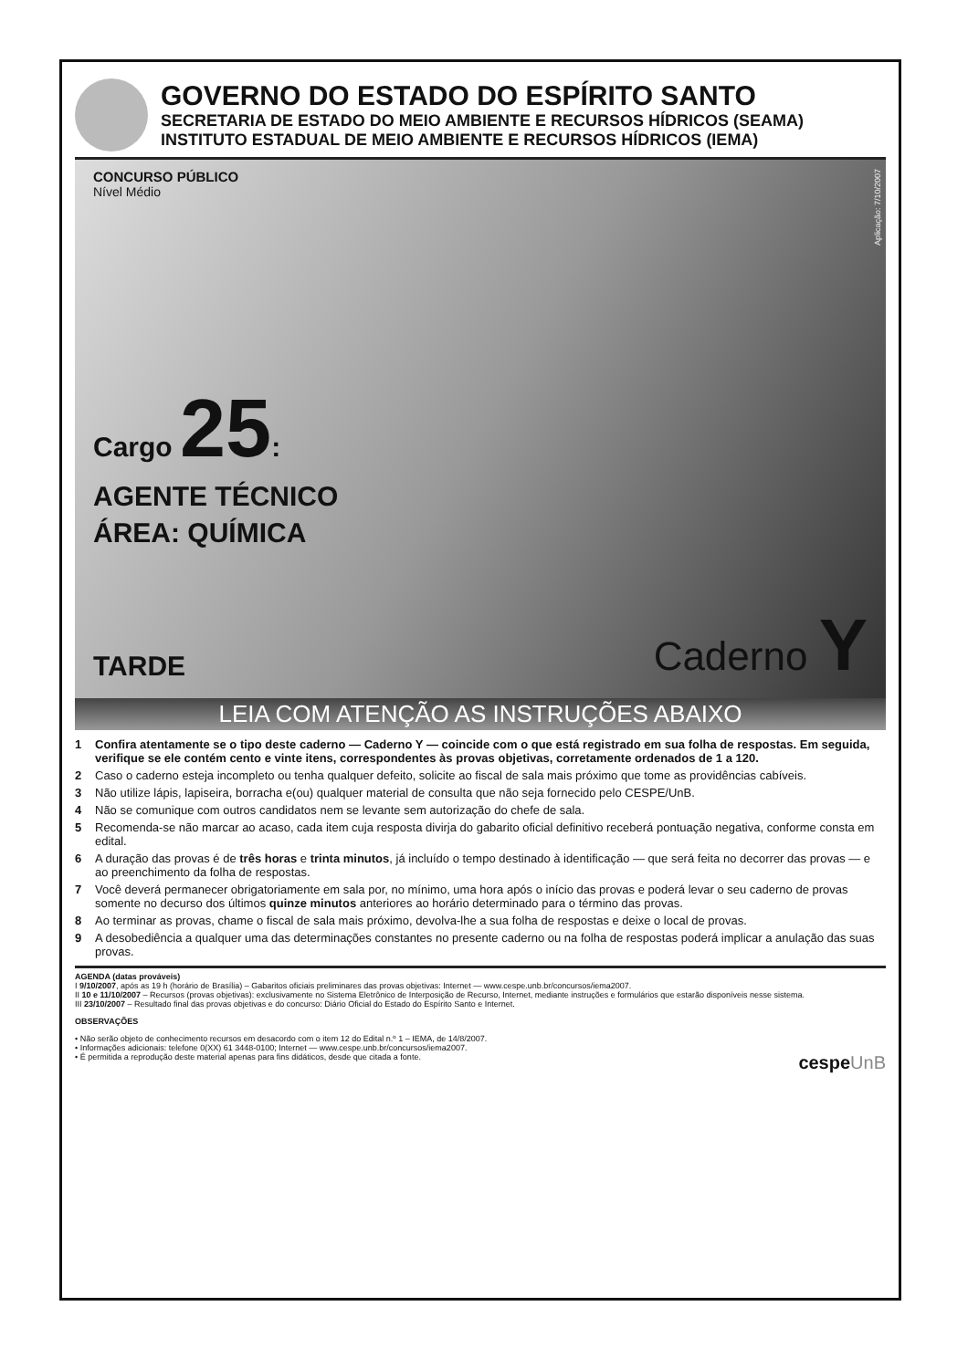GOVERNO DO ESTADO DO ESPÍRITO SANTO
SECRETARIA DE ESTADO DO MEIO AMBIENTE E RECURSOS HÍDRICOS (SEAMA)
INSTITUTO ESTADUAL DE MEIO AMBIENTE E RECURSOS HÍDRICOS (IEMA)
Aplicação: 7/10/2007
CONCURSO PÚBLICO
Nível Médio
Cargo 25:
AGENTE TÉCNICO
ÁREA: QUÍMICA
TARDE
Caderno Y
LEIA COM ATENÇÃO AS INSTRUÇÕES ABAIXO
1 Confira atentamente se o tipo deste caderno — Caderno Y — coincide com o que está registrado em sua folha de respostas. Em seguida, verifique se ele contém cento e vinte itens, correspondentes às provas objetivas, corretamente ordenados de 1 a 120.
2 Caso o caderno esteja incompleto ou tenha qualquer defeito, solicite ao fiscal de sala mais próximo que tome as providências cabíveis.
3 Não utilize lápis, lapiseira, borracha e(ou) qualquer material de consulta que não seja fornecido pelo CESPE/UnB.
4 Não se comunique com outros candidatos nem se levante sem autorização do chefe de sala.
5 Recomenda-se não marcar ao acaso, cada item cuja resposta divirja do gabarito oficial definitivo receberá pontuação negativa, conforme consta em edital.
6 A duração das provas é de três horas e trinta minutos, já incluído o tempo destinado à identificação — que será feita no decorrer das provas — e ao preenchimento da folha de respostas.
7 Você deverá permanecer obrigatoriamente em sala por, no mínimo, uma hora após o início das provas e poderá levar o seu caderno de provas somente no decurso dos últimos quinze minutos anteriores ao horário determinado para o término das provas.
8 Ao terminar as provas, chame o fiscal de sala mais próximo, devolva-lhe a sua folha de respostas e deixe o local de provas.
9 A desobediência a qualquer uma das determinações constantes no presente caderno ou na folha de respostas poderá implicar a anulação das suas provas.
AGENDA (datas prováveis)
I 9/10/2007, após as 19 h (horário de Brasília) – Gabaritos oficiais preliminares das provas objetivas: Internet — www.cespe.unb.br/concursos/iema2007.
II 10 e 11/10/2007 – Recursos (provas objetivas): exclusivamente no Sistema Eletrônico de Interposição de Recurso, Internet, mediante instruções e formulários que estarão disponíveis nesse sistema.
III 23/10/2007 – Resultado final das provas objetivas e do concurso: Diário Oficial do Estado do Espírito Santo e Internet.
OBSERVAÇÕES
• Não serão objeto de conhecimento recursos em desacordo com o item 12 do Edital n.º 1 – IEMA, de 14/8/2007.
• Informações adicionais: telefone 0(XX) 61 3448-0100; Internet — www.cespe.unb.br/concursos/iema2007.
• É permitida a reprodução deste material apenas para fins didáticos, desde que citada a fonte. cespeUnB